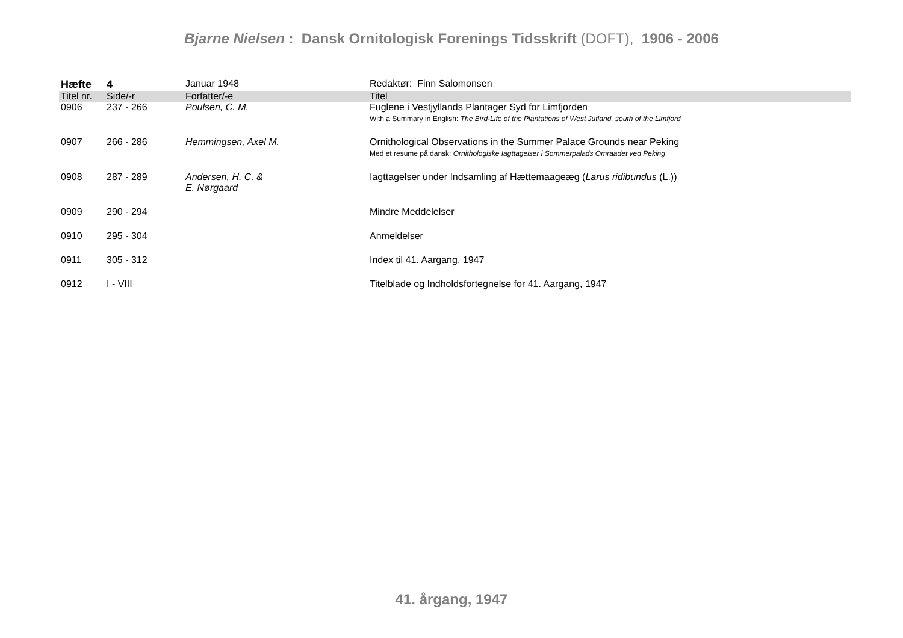Bjarne Nielsen : Dansk Ornitologisk Forenings Tidsskrift (DOFT), 1906 - 2006
| Hæfte | 4 | Januar 1948 | Redaktør: Finn Salomonsen |
| Titel nr. | Side/-r | Forfatter/-e | Titel |
| 0906 | 237 - 266 | Poulsen, C. M. | Fuglene i Vestjyllands Plantager Syd for Limfjorden With a Summary in English: The Bird-Life of the Plantations of West Jutland, south of the Limfjord |
| 0907 | 266 - 286 | Hemmingsen, Axel M. | Ornithological Observations in the Summer Palace Grounds near Peking Med et resume på dansk: Ornithologiske Iagttagelser i Sommerpalads Omraadet ved Peking |
| 0908 | 287 - 289 | Andersen, H. C. & E. Nørgaard | Iagttagelser under Indsamling af Hættemaageæg ( Larus ridibundus (L.)) |
| 0909 | 290 - 294 | | Mindre Meddelelser |
| 0910 | 295 - 304 | | Anmeldelser |
| 0911 | 305 - 312 | | Index til 41. Aargang, 1947 |
| 0912 | I - VIII | | Titelblade og Indholdsfortegnelse for 41. Aargang, 1947 |
41. årgang, 1947